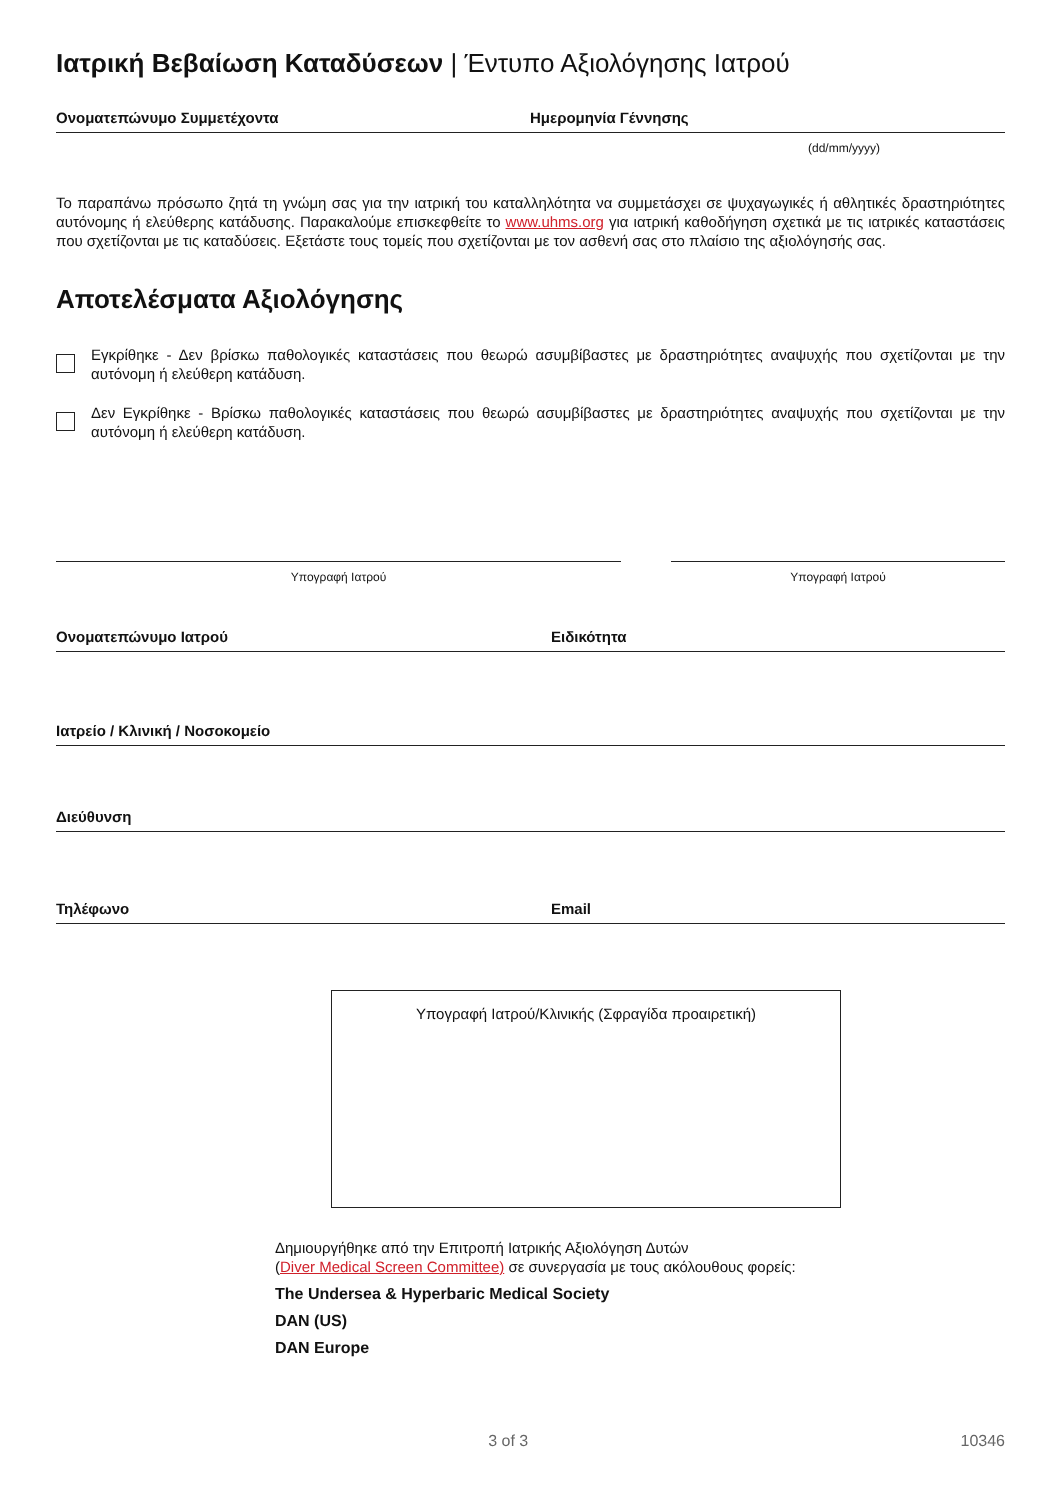Ιατρική Βεβαίωση Καταδύσεων | Έντυπο Αξιολόγησης Ιατρού
Ονοματεπώνυμο Συμμετέχοντα Ημερομηνία Γέννησης
(dd/mm/yyyy)
Το παραπάνω πρόσωπο ζητά τη γνώμη σας για την ιατρική του καταλληλότητα να συμμετάσχει σε ψυχαγωγικές ή αθλητικές δραστηριότητες αυτόνομης ή ελεύθερης κατάδυσης. Παρακαλούμε επισκεφθείτε το www.uhms.org για ιατρική καθοδήγηση σχετικά με τις ιατρικές καταστάσεις που σχετίζονται με τις καταδύσεις. Εξετάστε τους τομείς που σχετίζονται με τον ασθενή σας στο πλαίσιο της αξιολόγησής σας.
Αποτελέσματα Αξιολόγησης
Εγκρίθηκε - Δεν βρίσκω παθολογικές καταστάσεις που θεωρώ ασυμβίβαστες με δραστηριότητες αναψυχής που σχετίζονται με την αυτόνομη ή ελεύθερη κατάδυση.
Δεν Εγκρίθηκε - Βρίσκω παθολογικές καταστάσεις που θεωρώ ασυμβίβαστες με δραστηριότητες αναψυχής που σχετίζονται με την αυτόνομη ή ελεύθερη κατάδυση.
Υπογραφή Ιατρού Υπογραφή Ιατρού
Ονοματεπώνυμο Ιατρού Ειδικότητα
Ιατρείο / Κλινική / Νοσοκομείο
Διεύθυνση
Τηλέφωνο Email
Υπογραφή Ιατρού/Κλινικής (Σφραγίδα προαιρετική)
Δημιουργήθηκε από την Επιτροπή Ιατρικής Αξιολόγηση Δυτών
(Diver Medical Screen Committee) σε συνεργασία με τους ακόλουθους φορείς:
The Undersea & Hyperbaric Medical Society
DAN (US)
DAN Europe
3 of 3 10346